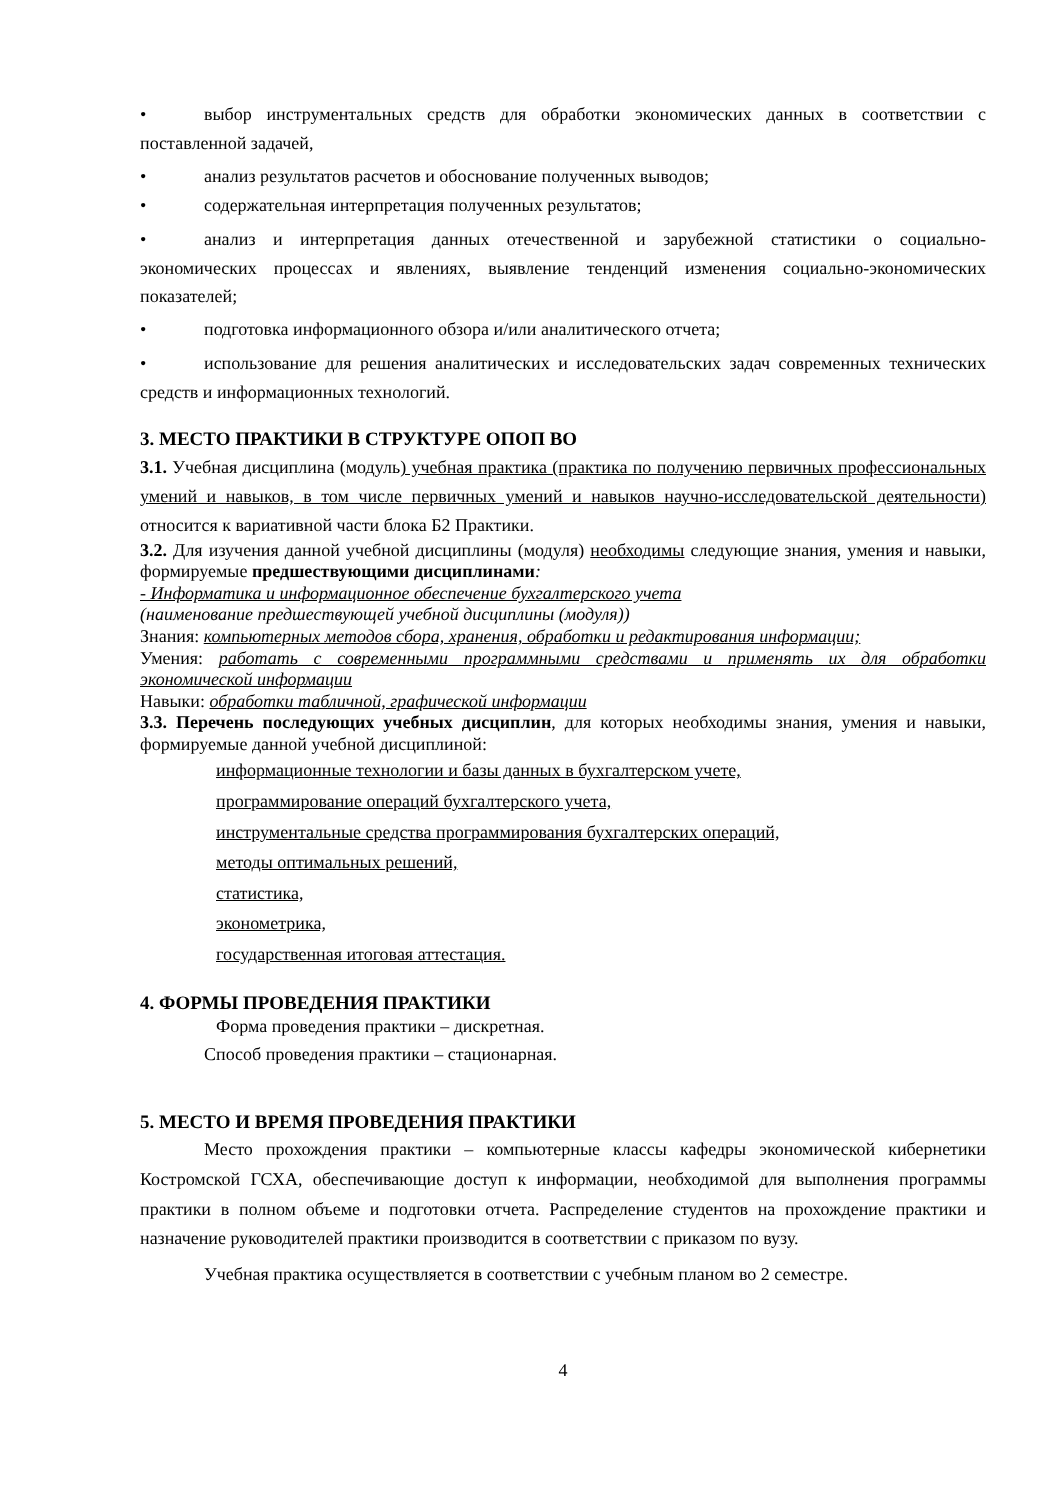• выбор инструментальных средств для обработки экономических данных в соответствии с поставленной задачей,
• анализ результатов расчетов и обоснование полученных выводов;
• содержательная интерпретация полученных результатов;
• анализ и интерпретация данных отечественной и зарубежной статистики о социально-экономических процессах и явлениях, выявление тенденций изменения социально-экономических показателей;
• подготовка информационного обзора и/или аналитического отчета;
• использование для решения аналитических и исследовательских задач современных технических средств и информационных технологий.
3. МЕСТО ПРАКТИКИ В СТРУКТУРЕ ОПОП ВО
3.1. Учебная дисциплина (модуль) учебная практика (практика по получению первичных профессиональных умений и навыков, в том числе первичных умений и навыков научно-исследовательской деятельности) относится к вариативной части блока Б2 Практики.
3.2. Для изучения данной учебной дисциплины (модуля) необходимы следующие знания, умения и навыки, формируемые предшествующими дисциплинами:
- Информатика и информационное обеспечение бухгалтерского учета
(наименование предшествующей учебной дисциплины (модуля))
Знания: компьютерных методов сбора, хранения, обработки и редактирования информации;
Умения: работать с современными программными средствами и применять их для обработки экономической информации
Навыки: обработки табличной, графической информации
3.3. Перечень последующих учебных дисциплин, для которых необходимы знания, умения и навыки, формируемые данной учебной дисциплиной:
информационные технологии и базы данных в бухгалтерском учете,
программирование операций бухгалтерского учета,
инструментальные средства программирования бухгалтерских операций,
методы оптимальных решений,
статистика,
эконометрика,
государственная итоговая аттестация.
4. ФОРМЫ ПРОВЕДЕНИЯ ПРАКТИКИ
Форма проведения практики – дискретная.
Способ проведения практики – стационарная.
5. МЕСТО И ВРЕМЯ ПРОВЕДЕНИЯ ПРАКТИКИ
Место прохождения практики – компьютерные классы кафедры экономической кибернетики Костромской ГСХА, обеспечивающие доступ к информации, необходимой для выполнения программы практики в полном объеме и подготовки отчета. Распределение студентов на прохождение практики и назначение руководителей практики производится в соответствии с приказом по вузу.
Учебная практика осуществляется в соответствии с учебным планом во 2 семестре.
4